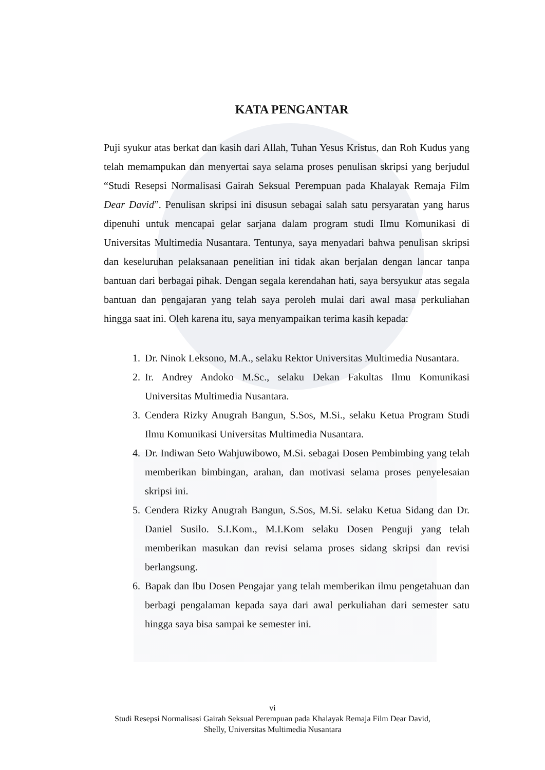KATA PENGANTAR
Puji syukur atas berkat dan kasih dari Allah, Tuhan Yesus Kristus, dan Roh Kudus yang telah memampukan dan menyertai saya selama proses penulisan skripsi yang berjudul “Studi Resepsi Normalisasi Gairah Seksual Perempuan pada Khalayak Remaja Film Dear David”. Penulisan skripsi ini disusun sebagai salah satu persyaratan yang harus dipenuhi untuk mencapai gelar sarjana dalam program studi Ilmu Komunikasi di Universitas Multimedia Nusantara. Tentunya, saya menyadari bahwa penulisan skripsi dan keseluruhan pelaksanaan penelitian ini tidak akan berjalan dengan lancar tanpa bantuan dari berbagai pihak. Dengan segala kerendahan hati, saya bersyukur atas segala bantuan dan pengajaran yang telah saya peroleh mulai dari awal masa perkuliahan hingga saat ini. Oleh karena itu, saya menyampaikan terima kasih kepada:
1. Dr. Ninok Leksono, M.A., selaku Rektor Universitas Multimedia Nusantara.
2. Ir. Andrey Andoko M.Sc., selaku Dekan Fakultas Ilmu Komunikasi Universitas Multimedia Nusantara.
3. Cendera Rizky Anugrah Bangun, S.Sos, M.Si., selaku Ketua Program Studi Ilmu Komunikasi Universitas Multimedia Nusantara.
4. Dr. Indiwan Seto Wahjuwibowo, M.Si. sebagai Dosen Pembimbing yang telah memberikan bimbingan, arahan, dan motivasi selama proses penyelesaian skripsi ini.
5. Cendera Rizky Anugrah Bangun, S.Sos, M.Si. selaku Ketua Sidang dan Dr. Daniel Susilo. S.I.Kom., M.I.Kom selaku Dosen Penguji yang telah memberikan masukan dan revisi selama proses sidang skripsi dan revisi berlangsung.
6. Bapak dan Ibu Dosen Pengajar yang telah memberikan ilmu pengetahuan dan berbagi pengalaman kepada saya dari awal perkuliahan dari semester satu hingga saya bisa sampai ke semester ini.
vi
Studi Resepsi Normalisasi Gairah Seksual Perempuan pada Khalayak Remaja Film Dear David,
Shelly, Universitas Multimedia Nusantara